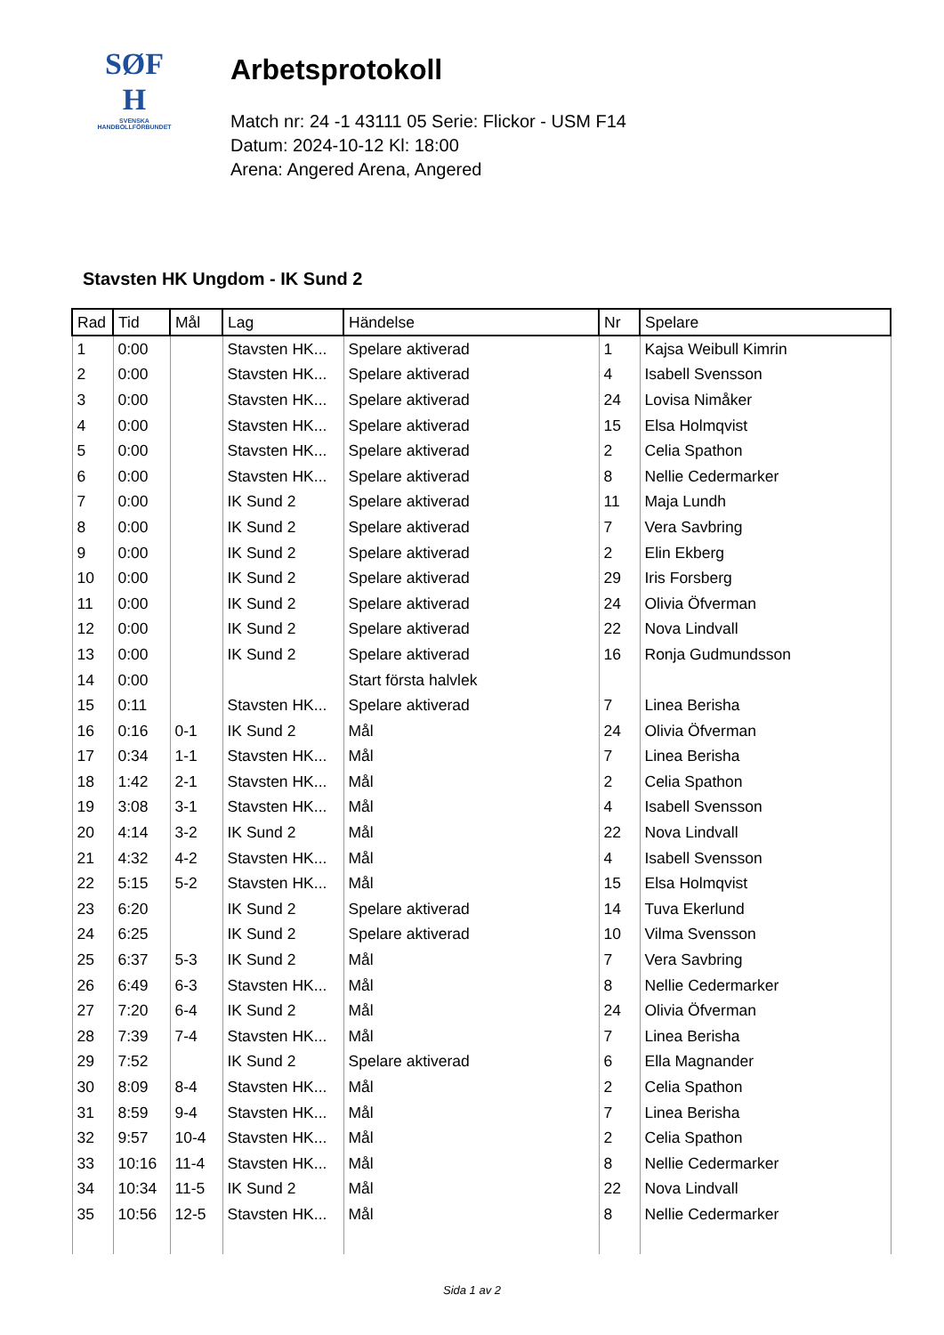SØF
H
SVENSKA
HANDBOLLFÖRBUNDET
Arbetsprotokoll
Match nr: 24 -1 43111 05 Serie: Flickor - USM F14
Datum: 2024-10-12 Kl: 18:00
Arena: Angered Arena, Angered
Stavsten HK Ungdom - IK Sund 2
| Rad | Tid | Mål | Lag | Händelse | Nr | Spelare |
| --- | --- | --- | --- | --- | --- | --- |
| 1 | 0:00 | | Stavsten HK... | Spelare aktiverad | 1 | Kajsa Weibull Kimrin |
| 2 | 0:00 | | Stavsten HK... | Spelare aktiverad | 4 | Isabell Svensson |
| 3 | 0:00 | | Stavsten HK... | Spelare aktiverad | 24 | Lovisa Nimåker |
| 4 | 0:00 | | Stavsten HK... | Spelare aktiverad | 15 | Elsa Holmqvist |
| 5 | 0:00 | | Stavsten HK... | Spelare aktiverad | 2 | Celia Spathon |
| 6 | 0:00 | | Stavsten HK... | Spelare aktiverad | 8 | Nellie Cedermarker |
| 7 | 0:00 | | IK Sund 2 | Spelare aktiverad | 11 | Maja Lundh |
| 8 | 0:00 | | IK Sund 2 | Spelare aktiverad | 7 | Vera Savbring |
| 9 | 0:00 | | IK Sund 2 | Spelare aktiverad | 2 | Elin Ekberg |
| 10 | 0:00 | | IK Sund 2 | Spelare aktiverad | 29 | Iris Forsberg |
| 11 | 0:00 | | IK Sund 2 | Spelare aktiverad | 24 | Olivia Öfverman |
| 12 | 0:00 | | IK Sund 2 | Spelare aktiverad | 22 | Nova Lindvall |
| 13 | 0:00 | | IK Sund 2 | Spelare aktiverad | 16 | Ronja Gudmundsson |
| 14 | 0:00 | | | Start första halvlek | | |
| 15 | 0:11 | | Stavsten HK... | Spelare aktiverad | 7 | Linea Berisha |
| 16 | 0:16 | 0-1 | IK Sund 2 | Mål | 24 | Olivia Öfverman |
| 17 | 0:34 | 1-1 | Stavsten HK... | Mål | 7 | Linea Berisha |
| 18 | 1:42 | 2-1 | Stavsten HK... | Mål | 2 | Celia Spathon |
| 19 | 3:08 | 3-1 | Stavsten HK... | Mål | 4 | Isabell Svensson |
| 20 | 4:14 | 3-2 | IK Sund 2 | Mål | 22 | Nova Lindvall |
| 21 | 4:32 | 4-2 | Stavsten HK... | Mål | 4 | Isabell Svensson |
| 22 | 5:15 | 5-2 | Stavsten HK... | Mål | 15 | Elsa Holmqvist |
| 23 | 6:20 | | IK Sund 2 | Spelare aktiverad | 14 | Tuva Ekerlund |
| 24 | 6:25 | | IK Sund 2 | Spelare aktiverad | 10 | Vilma Svensson |
| 25 | 6:37 | 5-3 | IK Sund 2 | Mål | 7 | Vera Savbring |
| 26 | 6:49 | 6-3 | Stavsten HK... | Mål | 8 | Nellie Cedermarker |
| 27 | 7:20 | 6-4 | IK Sund 2 | Mål | 24 | Olivia Öfverman |
| 28 | 7:39 | 7-4 | Stavsten HK... | Mål | 7 | Linea Berisha |
| 29 | 7:52 | | IK Sund 2 | Spelare aktiverad | 6 | Ella Magnander |
| 30 | 8:09 | 8-4 | Stavsten HK... | Mål | 2 | Celia Spathon |
| 31 | 8:59 | 9-4 | Stavsten HK... | Mål | 7 | Linea Berisha |
| 32 | 9:57 | 10-4 | Stavsten HK... | Mål | 2 | Celia Spathon |
| 33 | 10:16 | 11-4 | Stavsten HK... | Mål | 8 | Nellie Cedermarker |
| 34 | 10:34 | 11-5 | IK Sund 2 | Mål | 22 | Nova Lindvall |
| 35 | 10:56 | 12-5 | Stavsten HK... | Mål | 8 | Nellie Cedermarker |
Sida 1 av 2